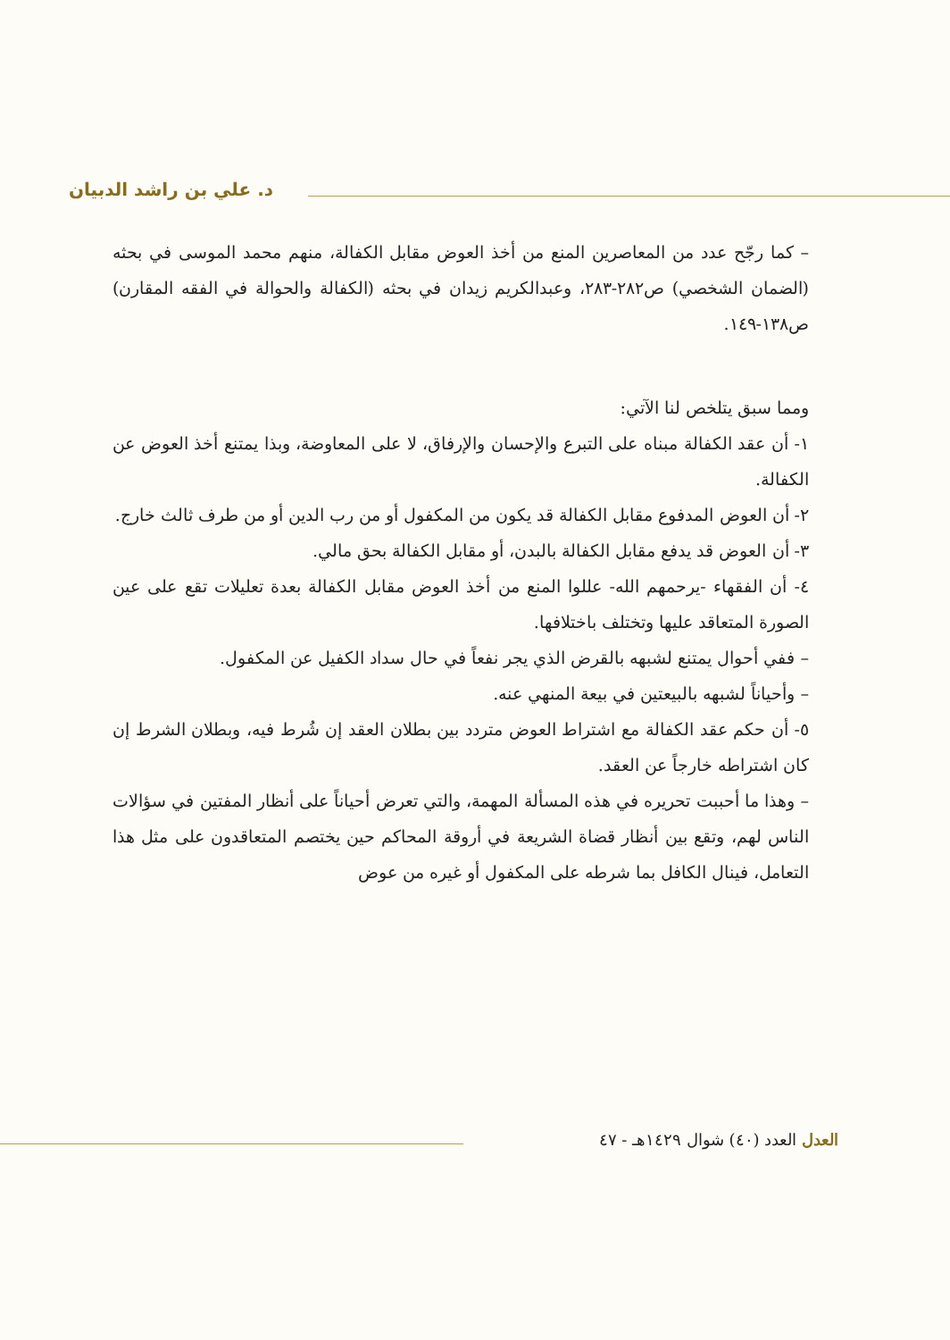د. علي بن راشد الدبيان
– كما رجّح عدد من المعاصرين المنع من أخذ العوض مقابل الكفالة، منهم محمد الموسى في بحثه (الضمان الشخصي) ص٢٨٢-٢٨٣، وعبدالكريم زيدان في بحثه (الكفالة والحوالة في الفقه المقارن) ص١٣٨-١٤٩.
ومما سبق يتلخص لنا الآتي:
١- أن عقد الكفالة مبناه على التبرع والإحسان والإرفاق، لا على المعاوضة، وبذا يمتنع أخذ العوض عن الكفالة.
٢- أن العوض المدفوع مقابل الكفالة قد يكون من المكفول أو من رب الدين أو من طرف ثالث خارج.
٣- أن العوض قد يدفع مقابل الكفالة بالبدن، أو مقابل الكفالة بحق مالي.
٤- أن الفقهاء -يرحمهم الله- عللوا المنع من أخذ العوض مقابل الكفالة بعدة تعليلات تقع على عين الصورة المتعاقد عليها وتختلف باختلافها.
– ففي أحوال يمتنع لشبهه بالقرض الذي يجر نفعاً في حال سداد الكفيل عن المكفول.
– وأحياناً لشبهه بالبيعتين في بيعة المنهي عنه.
٥- أن حكم عقد الكفالة مع اشتراط العوض متردد بين بطلان العقد إن شُرط فيه، وبطلان الشرط إن كان اشتراطه خارجاً عن العقد.
– وهذا ما أحببت تحريره في هذه المسألة المهمة، والتي تعرض أحياناً على أنظار المفتين في سؤالات الناس لهم، وتقع بين أنظار قضاة الشريعة في أروقة المحاكم حين يختصم المتعاقدون على مثل هذا التعامل، فينال الكافل بما شرطه على المكفول أو غيره من عوض
العدل العدد (٤٠) شوال ١٤٢٩هـ - ٤٧